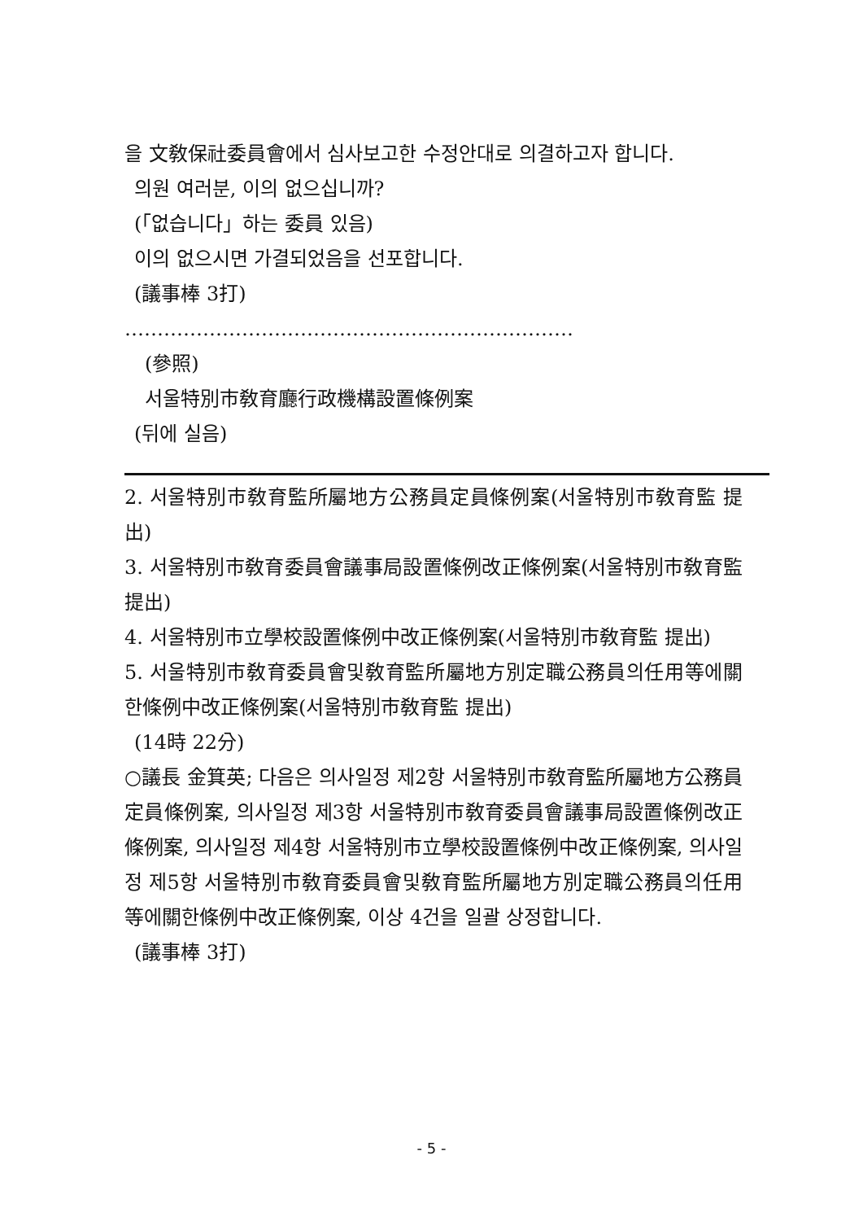을 文敎保社委員會에서 심사보고한 수정안대로 의결하고자 합니다.
의원 여러분, 이의 없으십니까?
(「없습니다」하는 委員 있음)
이의 없으시면 가결되었음을 선포합니다.
(議事棒 3打)
……………………………………………………………
(參照)
서울特別市敎育廳行政機構設置條例案
(뒤에 실음)
2. 서울特別市敎育監所屬地方公務員定員條例案(서울特別市敎育監 提出)
3. 서울特別市敎育委員會議事局設置條例改正條例案(서울特別市敎育監 提出)
4. 서울特別市立學校設置條例中改正條例案(서울特別市敎育監 提出)
5. 서울特別市敎育委員會및敎育監所屬地方別定職公務員의任用等에關한條例中改正條例案(서울特別市敎育監 提出)
(14時 22分)
○議長 金箕英; 다음은 의사일정 제2항 서울特別市敎育監所屬地方公務員定員條例案, 의사일정 제3항 서울特別市敎育委員會議事局設置條例改正條例案, 의사일정 제4항 서울特別市立學校設置條例中改正條例案, 의사일정 제5항 서울特別市敎育委員會및敎育監所屬地方別定職公務員의任用等에關한條例中改正條例案, 이상 4건을 일괄 상정합니다.
(議事棒 3打)
- 5 -